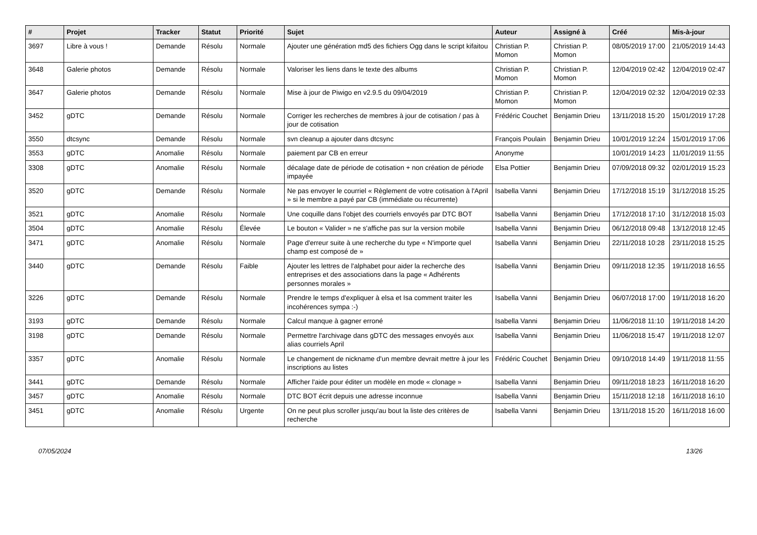| # | Projet | Tracker | Statut | Priorité | Sujet | Auteur | Assigné à | Créé | Mis-à-jour |
| --- | --- | --- | --- | --- | --- | --- | --- | --- | --- |
| 3697 | Libre à vous ! | Demande | Résolu | Normale | Ajouter une génération md5 des fichiers Ogg dans le script kifaitou | Christian P. Momon | Christian P. Momon | 08/05/2019 17:00 | 21/05/2019 14:43 |
| 3648 | Galerie photos | Demande | Résolu | Normale | Valoriser les liens dans le texte des albums | Christian P. Momon | Christian P. Momon | 12/04/2019 02:42 | 12/04/2019 02:47 |
| 3647 | Galerie photos | Demande | Résolu | Normale | Mise à jour de Piwigo en v2.9.5 du 09/04/2019 | Christian P. Momon | Christian P. Momon | 12/04/2019 02:32 | 12/04/2019 02:33 |
| 3452 | gDTC | Demande | Résolu | Normale | Corriger les recherches de membres à jour de cotisation / pas à jour de cotisation | Frédéric Couchet | Benjamin Drieu | 13/11/2018 15:20 | 15/01/2019 17:28 |
| 3550 | dtcsync | Demande | Résolu | Normale | svn cleanup a ajouter dans dtcsync | François Poulain | Benjamin Drieu | 10/01/2019 12:24 | 15/01/2019 17:06 |
| 3553 | gDTC | Anomalie | Résolu | Normale | paiement par CB en erreur | Anonyme | | 10/01/2019 14:23 | 11/01/2019 11:55 |
| 3308 | gDTC | Anomalie | Résolu | Normale | décalage date de période de cotisation + non création de période impayée | Elsa Pottier | Benjamin Drieu | 07/09/2018 09:32 | 02/01/2019 15:23 |
| 3520 | gDTC | Demande | Résolu | Normale | Ne pas envoyer le courriel « Règlement de votre cotisation à l'April » si le membre a payé par CB (immédiate ou récurrente) | Isabella Vanni | Benjamin Drieu | 17/12/2018 15:19 | 31/12/2018 15:25 |
| 3521 | gDTC | Anomalie | Résolu | Normale | Une coquille dans l'objet des courriels envoyés par DTC BOT | Isabella Vanni | Benjamin Drieu | 17/12/2018 17:10 | 31/12/2018 15:03 |
| 3504 | gDTC | Anomalie | Résolu | Élevée | Le bouton « Valider » ne s'affiche pas sur la version mobile | Isabella Vanni | Benjamin Drieu | 06/12/2018 09:48 | 13/12/2018 12:45 |
| 3471 | gDTC | Anomalie | Résolu | Normale | Page d'erreur suite à une recherche du type « N'importe quel champ est composé de » | Isabella Vanni | Benjamin Drieu | 22/11/2018 10:28 | 23/11/2018 15:25 |
| 3440 | gDTC | Demande | Résolu | Faible | Ajouter les lettres de l'alphabet pour aider la recherche des entreprises et des associations dans la page « Adhérents personnes morales » | Isabella Vanni | Benjamin Drieu | 09/11/2018 12:35 | 19/11/2018 16:55 |
| 3226 | gDTC | Demande | Résolu | Normale | Prendre le temps d'expliquer à elsa et Isa comment traiter les incohérences sympa :-) | Isabella Vanni | Benjamin Drieu | 06/07/2018 17:00 | 19/11/2018 16:20 |
| 3193 | gDTC | Demande | Résolu | Normale | Calcul manque à gagner erroné | Isabella Vanni | Benjamin Drieu | 11/06/2018 11:10 | 19/11/2018 14:20 |
| 3198 | gDTC | Demande | Résolu | Normale | Permettre l'archivage dans gDTC des messages envoyés aux alias courriels April | Isabella Vanni | Benjamin Drieu | 11/06/2018 15:47 | 19/11/2018 12:07 |
| 3357 | gDTC | Anomalie | Résolu | Normale | Le changement de nickname d'un membre devrait mettre à jour les inscriptions au listes | Frédéric Couchet | Benjamin Drieu | 09/10/2018 14:49 | 19/11/2018 11:55 |
| 3441 | gDTC | Demande | Résolu | Normale | Afficher l'aide pour éditer un modèle en mode « clonage » | Isabella Vanni | Benjamin Drieu | 09/11/2018 18:23 | 16/11/2018 16:20 |
| 3457 | gDTC | Anomalie | Résolu | Normale | DTC BOT écrit depuis une adresse inconnue | Isabella Vanni | Benjamin Drieu | 15/11/2018 12:18 | 16/11/2018 16:10 |
| 3451 | gDTC | Anomalie | Résolu | Urgente | On ne peut plus scroller jusqu'au bout la liste des critères de recherche | Isabella Vanni | Benjamin Drieu | 13/11/2018 15:20 | 16/11/2018 16:00 |
07/05/2024 13/26